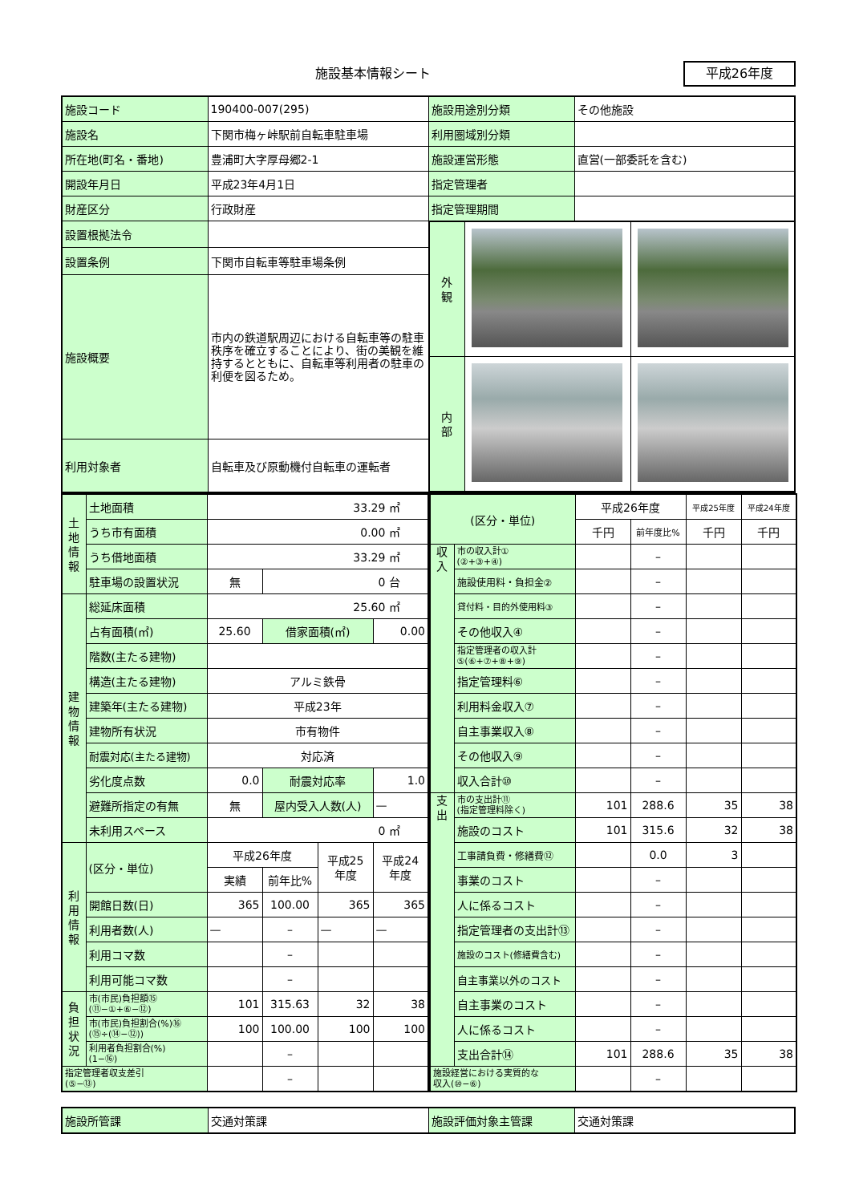施設基本情報シート 平成26年度
| 施設コード | 190400-007(295) | 施設用途別分類 | その他施設 |
| 施設名 | 下関市梅ヶ峠駅前自転車駐車場 | 利用圏域別分類 | |
| 所在地(町名・番地) | 豊浦町大字厚母郷2-1 | 施設運営形態 | 直営(一部委託を含む) |
| 開設年月日 | 平成23年4月1日 | 指定管理者 | |
| 財産区分 | 行政財産 | 指定管理期間 | |
| 設置根拠法令 | | / 外 観 / / / / 内 部 / / / | |
| 設置条例 | 下関市自転車等駐車場条例 | | |
| 施設概要 | 市内の鉄道駅周辺における自転車等の駐車秩序を確立することにより、街の美観を維持するとともに、自転車等利用者の駐車の利便を図るため。 | | |
| 利用対象者 | 自転車及び原動機付自転車の運転者 | | |
| 土 地 情 報 | 土地面積 | 33.29 ㎡ | | | |
| | うち市有面積 | 0.00 ㎡ | | | |
| | うち借地面積 | 33.29 ㎡ | | | |
| | 駐車場の設置状況 | 無 | 0 台 | | |
| 建 物 情 報 | 総延床面積 | 25.60 ㎡ | | | |
| | 占有面積(㎡) | 25.60 | 借家面積(㎡) | | 0.00 |
| | 階数(主たる建物) | | | | |
| | 構造(主たる建物) | アルミ鉄骨 | | | |
| | 建築年(主たる建物) | 平成23年 | | | |
| | 建物所有状況 | 市有物件 | | | |
| | 耐震対応(主たる建物) | 対応済 | | | |
| | 劣化度点数 | 0.0 | 耐震対応率 | | 1.0 |
| | 避難所指定の有無 | 無 | 屋内受入人数(人) | | — |
| | 未利用スペース | 0 ㎡ | | | |
| 利 用 情 報 | (区分・単位) | 平成26年度 | | 平成25 年度 | 平成24 年度 |
| | | 実績 | 前年比% | | |
| | 開館日数(日) | 365 | 100.00 | 365 | 365 |
| | 利用者数(人) | — | – | — | — |
| | 利用コマ数 | | – | | |
| | 利用可能コマ数 | | – | | |
| 負 担 状 況 | 市(市民)負担額⑮ (⑪−①+⑥−⑫) | 101 | 315.63 | 32 | 38 |
| | 市(市民)負担割合(%)⑯ (⑮÷(⑭−⑫)) | 100 | 100.00 | 100 | 100 |
| | 利用者負担割合(%) (1−⑯) | | – | | |
| 指定管理者収支差引 (⑤−⑬) | | | – | | |
| (区分・単位) | | 平成26年度 | | 平成25年度 | 平成24年度 |
| | | 千円 | 前年度比% | 千円 | 千円 |
| 収 入 | 市の収入計① (②+③+④) | | – | | |
| | 施設使用料・負担金② | | – | | |
| | 貸付料・目的外使用料③ | | – | | |
| | その他収入④ | | – | | |
| | 指定管理者の収入計 ⑤(⑥+⑦+⑧+⑨) | | – | | |
| | 指定管理料⑥ | | – | | |
| | 利用料金収入⑦ | | – | | |
| | 自主事業収入⑧ | | – | | |
| | その他収入⑨ | | – | | |
| | 収入合計⑩ | | – | | |
| 支 出 | 市の支出計⑪ (指定管理料除く) | 101 | 288.6 | 35 | 38 |
| | 施設のコスト | 101 | 315.6 | 32 | 38 |
| | 工事請負費・修繕費⑫ | | 0.0 | 3 | |
| | 事業のコスト | | – | | |
| | 人に係るコスト | | – | | |
| | 指定管理者の支出計⑬ | | – | | |
| | 施設のコスト(修繕費含む) | | – | | |
| | 自主事業以外のコスト | | – | | |
| | 自主事業のコスト | | – | | |
| | 人に係るコスト | | – | | |
| | 支出合計⑭ | 101 | 288.6 | 35 | 38 |
| 施設経営における実質的な 収入(⑩−⑥) | | | – | | |
| 施設所管課 | 交通対策課 | 施設評価対象主管課 | 交通対策課 |